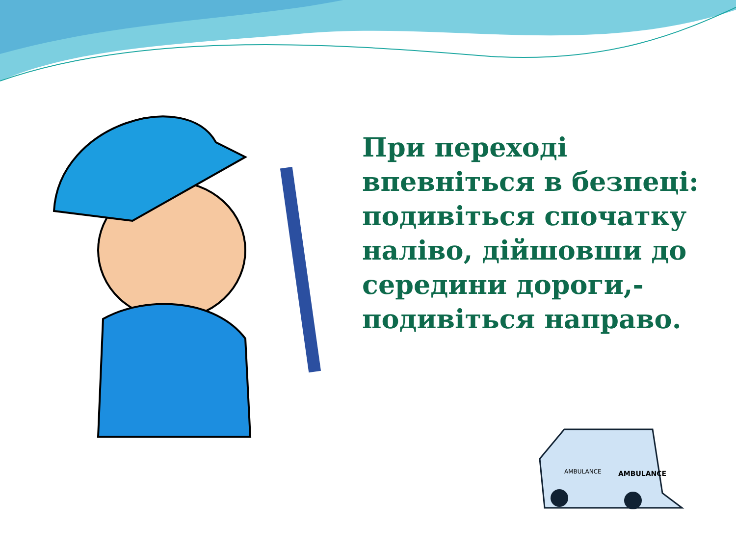AMBULANCE
AMBULANCE
При переході впевніться в безпеці: подивіться спочатку наліво, дійшовши до середини дороги,- подивіться направо.